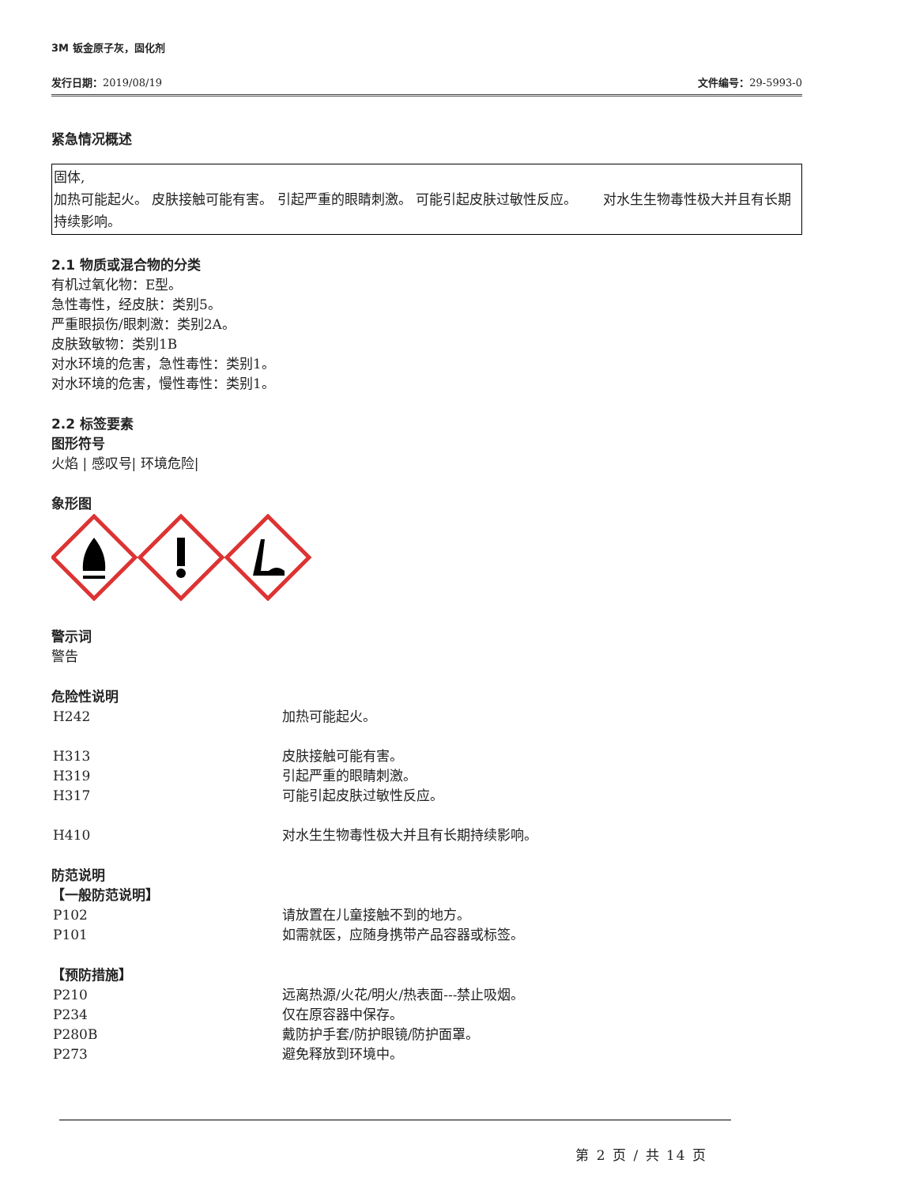3M 钣金原子灰，固化剂
发行日期：2019/08/19 文件编号：29-5993-0
紧急情况概述
固体,
加热可能起火。 皮肤接触可能有害。 引起严重的眼睛刺激。 可能引起皮肤过敏性反应。 对水生生物毒性极大并且有长期持续影响。
2.1 物质或混合物的分类
有机过氧化物：E型。
急性毒性，经皮肤：类别5。
严重眼损伤/眼刺激：类别2A。
皮肤致敏物：类别1B
对水环境的危害，急性毒性：类别1。
对水环境的危害，慢性毒性：类别1。
2.2 标签要素
图形符号
火焰 | 感叹号| 环境危险|
象形图
警示词
警告
危险性说明
H242 加热可能起火。
H313 皮肤接触可能有害。
H319 引起严重的眼睛刺激。
H317 可能引起皮肤过敏性反应。
H410 对水生生物毒性极大并且有长期持续影响。
防范说明
【一般防范说明】
P102 请放置在儿童接触不到的地方。
P101 如需就医，应随身携带产品容器或标签。
【预防措施】
P210 远离热源/火花/明火/热表面---禁止吸烟。
P234 仅在原容器中保存。
P280B 戴防护手套/防护眼镜/防护面罩。
P273 避免释放到环境中。
第 2 页 / 共 14 页